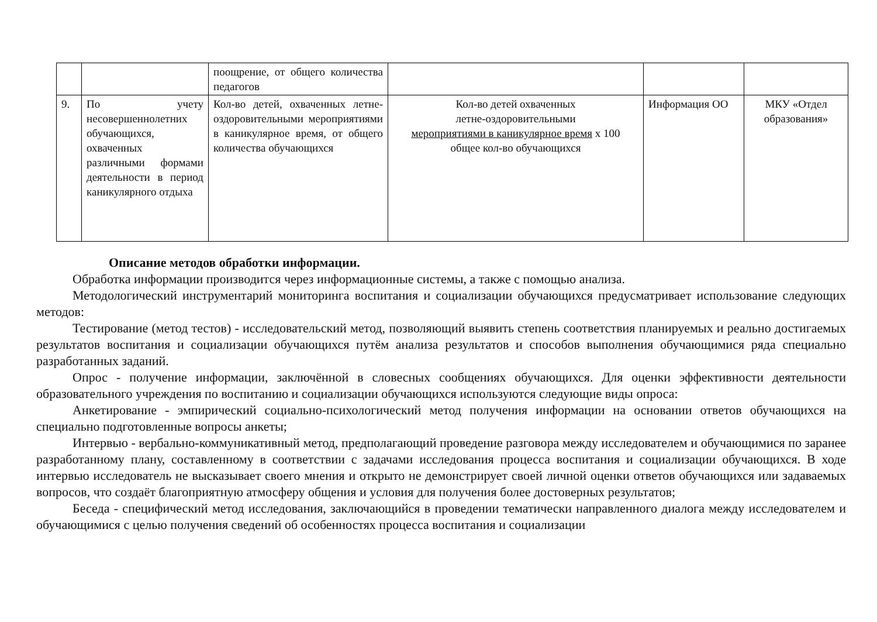| | | поощрение, от общего количества педагогов | | | |
| 9. | По учету несовершеннолетних обучающихся, охваченных различными формами деятельности в период каникулярного отдыха | Кол-во детей, охваченных летне-оздоровительными мероприятиями в каникулярное время, от общего количества обучающихся | Кол-во детей охваченных летне-оздоровительными мероприятиями в каникулярное время х 100 общее кол-во обучающихся | Информация ОО | МКУ «Отдел образования» |
Описание методов обработки информации.
Обработка информации производится через информационные системы, а также с помощью анализа.
Методологический инструментарий мониторинга воспитания и социализации обучающихся предусматривает использование следующих методов:
Тестирование (метод тестов) - исследовательский метод, позволяющий выявить степень соответствия планируемых и реально достигаемых результатов воспитания и социализации обучающихся путём анализа результатов и способов выполнения обучающимися ряда специально разработанных заданий.
Опрос - получение информации, заключённой в словесных сообщениях обучающихся. Для оценки эффективности деятельности образовательного учреждения по воспитанию и социализации обучающихся используются следующие виды опроса:
Анкетирование - эмпирический социально-психологический метод получения информации на основании ответов обучающихся на специально подготовленные вопросы анкеты;
Интервью - вербально-коммуникативный метод, предполагающий проведение разговора между исследователем и обучающимися по заранее разработанному плану, составленному в соответствии с задачами исследования процесса воспитания и социализации обучающихся. В ходе интервью исследователь не высказывает своего мнения и открыто не демонстрирует своей личной оценки ответов обучающихся или задаваемых вопросов, что создаёт благоприятную атмосферу общения и условия для получения более достоверных результатов;
Беседа - специфический метод исследования, заключающийся в проведении тематически направленного диалога между исследователем и обучающимися с целью получения сведений об особенностях процесса воспитания и социализации